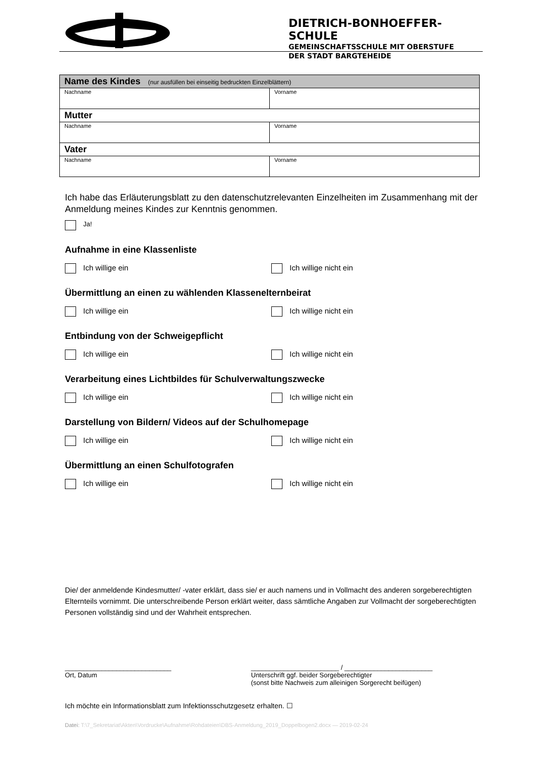DIETRICH-BONHOEFFER-SCHULE
GEMEINSCHAFTSSCHULE MIT OBERSTUFE
DER STADT BARGTEHEIDE
| Name des Kindes (nur ausfüllen bei einseitig bedruckten Einzelblättern) | |
| --- | --- |
| Nachname | Vorname |
| Mutter | |
| Nachname | Vorname |
| Vater | |
| Nachname | Vorname |
Ich habe das Erläuterungsblatt zu den datenschutzrelevanten Einzelheiten im Zusammenhang mit der Anmeldung meines Kindes zur Kenntnis genommen.
Ja!
Aufnahme in eine Klassenliste
Ich willige ein Ich willige nicht ein
Übermittlung an einen zu wählenden Klassenelternbeirat
Ich willige ein Ich willige nicht ein
Entbindung von der Schweigepflicht
Ich willige ein Ich willige nicht ein
Verarbeitung eines Lichtbildes für Schulverwaltungszwecke
Ich willige ein Ich willige nicht ein
Darstellung von Bildern/ Videos auf der Schulhomepage
Ich willige ein Ich willige nicht ein
Übermittlung an einen Schulfotografen
Ich willige ein Ich willige nicht ein
Die/ der anmeldende Kindesmutter/ -vater erklärt, dass sie/ er auch namens und in Vollmacht des anderen sorgeberechtigten Elternteils vornimmt. Die unterschreibende Person erklärt weiter, dass sämtliche Angaben zur Vollmacht der sorgeberechtigten Personen vollständig sind und der Wahrheit entsprechen.
_____________________________
Ort, Datum
________________________ / ________________________
Unterschrift ggf. beider Sorgeberechtigter
(sonst bitte Nachweis zum alleinigen Sorgerecht beifügen)
Ich möchte ein Informationsblatt zum Infektionsschutzgesetz erhalten. ☐
Datei: T:\7_Sekretariat\Akten\Vordrucke\Aufnahme\Rohdateien\DBS-Anmeldung_2019_Doppelbogen2.docx — 2019-02-24